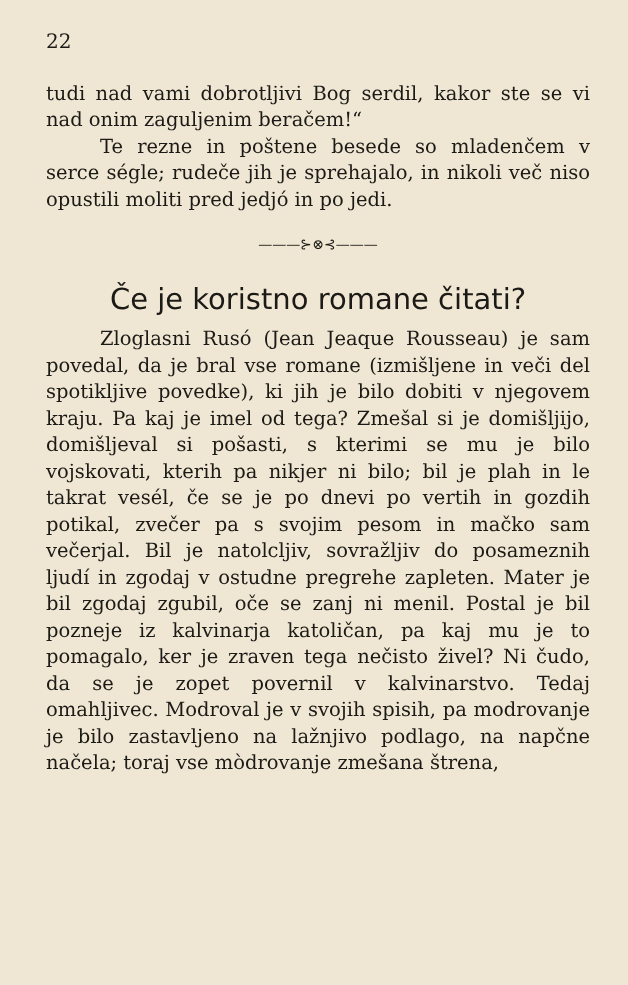22
tudi nad vami dobrotljivi Bog serdil, kakor ste se vi nad onim zaguljenim beračem!“
Te rezne in poštene besede so mladenčem v serce ségle; rudeče jih je sprehajalo, in nikoli več niso opustili moliti pred jedjó in po jedi.
———⊱⊗⊰———
Če je koristno romane čitati?
Zloglasni Rusó (Jean Jeaque Rousseau) je sam povedal, da je bral vse romane (izmišljene in veči del spotikljive povedke), ki jih je bilo dobiti v njegovem kraju. Pa kaj je imel od tega? Zmešal si je domišljijo, domišljeval si pošasti, s kterimi se mu je bilo vojskovati, kterih pa nikjer ni bilo; bil je plah in le takrat vesél, če se je po dnevi po vertih in gozdih potikal, zvečer pa s svojim pesom in mačko sam večerjal. Bil je natolcljiv, sovražljiv do posameznih ljudí in zgodaj v ostudne pregrehe zapleten. Mater je bil zgodaj zgubil, oče se zanj ni menil. Postal je bil pozneje iz kalvinarja katoličan, pa kaj mu je to pomagalo, ker je zraven tega nečisto živel? Ni čudo, da se je zopet povernil v kalvinarstvo. Tedaj omahljivec. Modroval je v svojih spisih, pa modrovanje je bilo zastavljeno na lažnjivo podlago, na napčne načela; toraj vse mòdrovanje zmešana štrena,